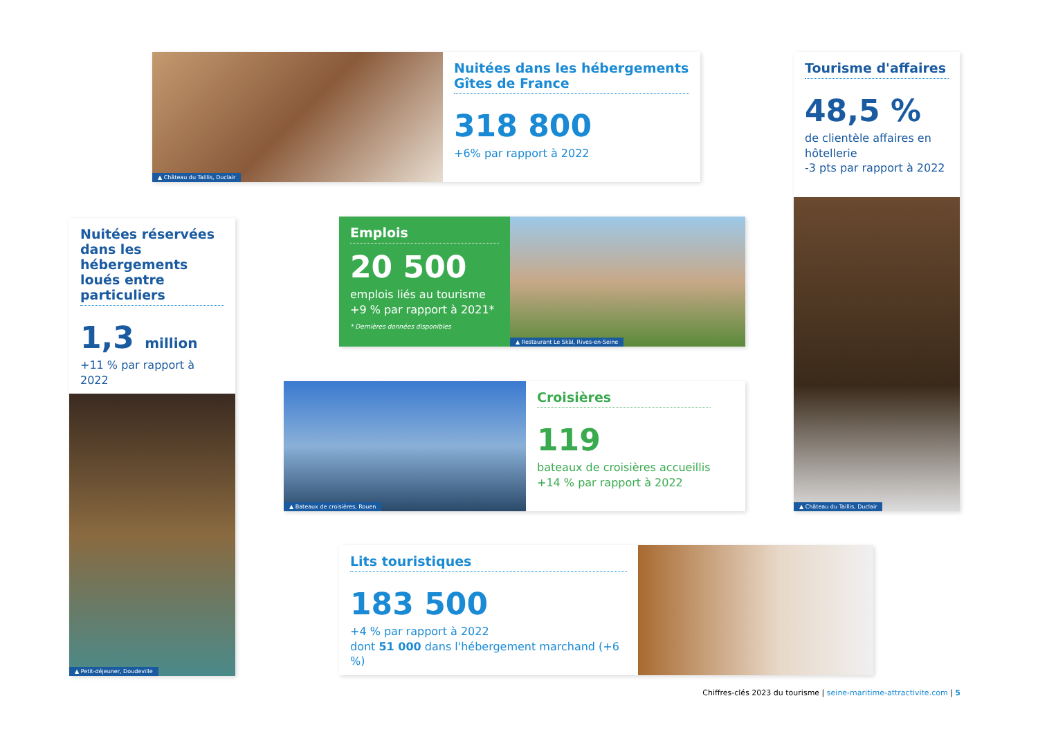▲ Château du Taillis, Duclair
Nuitées dans les hébergements Gîtes de France
318 800
+6% par rapport à 2022
Tourisme d'affaires
48,5 %
de clientèle affaires en hôtellerie
-3 pts par rapport à 2022
▲ Château du Taillis, Duclair
Nuitées réservées dans les hébergements loués entre particuliers
1,3 million
+11 % par rapport à 2022
▲ Petit-déjeuner, Doudeville
Emplois
20 500
emplois liés au tourisme
+9 % par rapport à 2021*
* Dernières données disponibles
▲ Restaurant Le Skàl, Rives-en-Seine
▲ Bateaux de croisières, Rouen
Croisières
119
bateaux de croisières accueillis
+14 % par rapport à 2022
Lits touristiques
183 500
+4 % par rapport à 2022
dont 51 000 dans l'hébergement marchand (+6 %)
Chiffres-clés 2023 du tourisme | seine-maritime-attractivite.com | 5